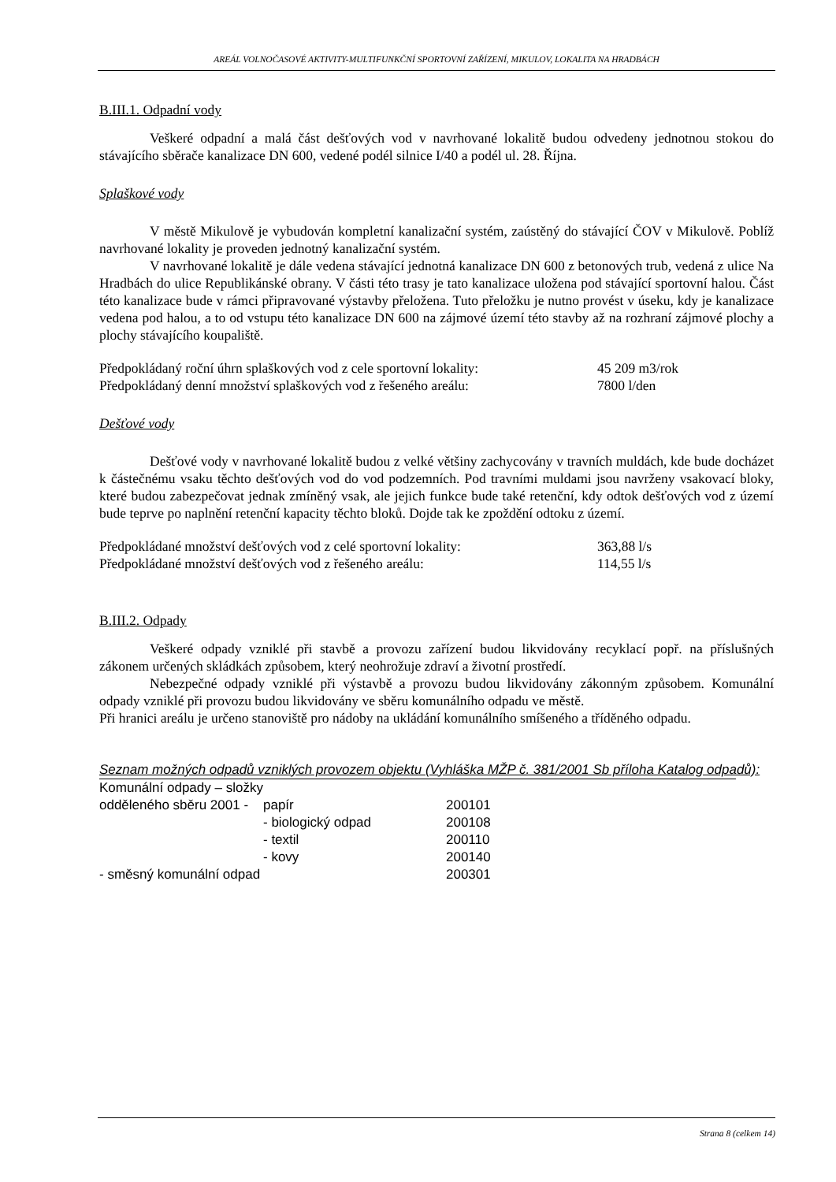AREÁL VOLNOČASOVÉ AKTIVITY-MULTIFUNKČNÍ SPORTOVNÍ ZAŘÍZENÍ, MIKULOV, LOKALITA NA HRADBÁCH
B.III.1. Odpadní vody
Veškeré odpadní a malá část dešťových vod v navrhované lokalitě budou odvedeny jednotnou stokou do stávajícího sběrače kanalizace DN 600, vedené podél silnice I/40 a podél ul. 28. Října.
Splaškové vody
V městě Mikulově je vybudován kompletní kanalizační systém, zaústěný do stávající ČOV v Mikulově. Poblíž navrhované lokality je proveden jednotný kanalizační systém.
V navrhované lokalitě je dále vedena stávající jednotná kanalizace DN 600 z betonových trub, vedená z ulice Na Hradbách do ulice Republikánské obrany. V části této trasy je tato kanalizace uložena pod stávající sportovní halou. Část této kanalizace bude v rámci připravované výstavby přeložena. Tuto přeložku je nutno provést v úseku, kdy je kanalizace vedena pod halou, a to od vstupu této kanalizace DN 600 na zájmové území této stavby až na rozhraní zájmové plochy a plochy stávajícího koupaliště.
| Předpokládaný roční úhrn splaškových vod z cele sportovní lokality: | 45 209 m3/rok |
| Předpokládaný denní množství splaškových vod z řešeného areálu: | 7800 l/den |
Dešťové vody
Dešťové vody v navrhované lokalitě budou z velké většiny zachycovány v travních muldách, kde bude docházet k částečnému vsaku těchto dešťových vod do vod podzemních. Pod travními muldami jsou navrženy vsakovací bloky, které budou zabezpečovat jednak zmíněný vsak, ale jejich funkce bude také retenční, kdy odtok dešťových vod z území bude teprve po naplnění retenční kapacity těchto bloků. Dojde tak ke zpoždění odtoku z území.
| Předpokládané množství dešťových vod z celé sportovní lokality: | 363,88 l/s |
| Předpokládané množství dešťových vod z řešeného areálu: | 114,55 l/s |
B.III.2. Odpady
Veškeré odpady vzniklé při stavbě a provozu zařízení budou likvidovány recyklací popř. na příslušných zákonem určených skládkách způsobem, který neohrožuje zdraví a životní prostředí.
Nebezpečné odpady vzniklé při výstavbě a provozu budou likvidovány zákonným způsobem. Komunální odpady vzniklé při provozu budou likvidovány ve sběru komunálního odpadu ve městě.
Při hranici areálu je určeno stanoviště pro nádoby na ukládání komunálního smíšeného a tříděného odpadu.
Seznam možných odpadů vzniklých provozem objektu (Vyhláška MŽP č. 381/2001 Sb příloha Katalog odpadů):
| Komunální odpady – složky | | |
| odděleného sběru 2001 - | papír | 200101 |
| | - biologický odpad | 200108 |
| | - textil | 200110 |
| | - kovy | 200140 |
| - směsný komunální odpad | | 200301 |
Strana 8 (celkem 14)